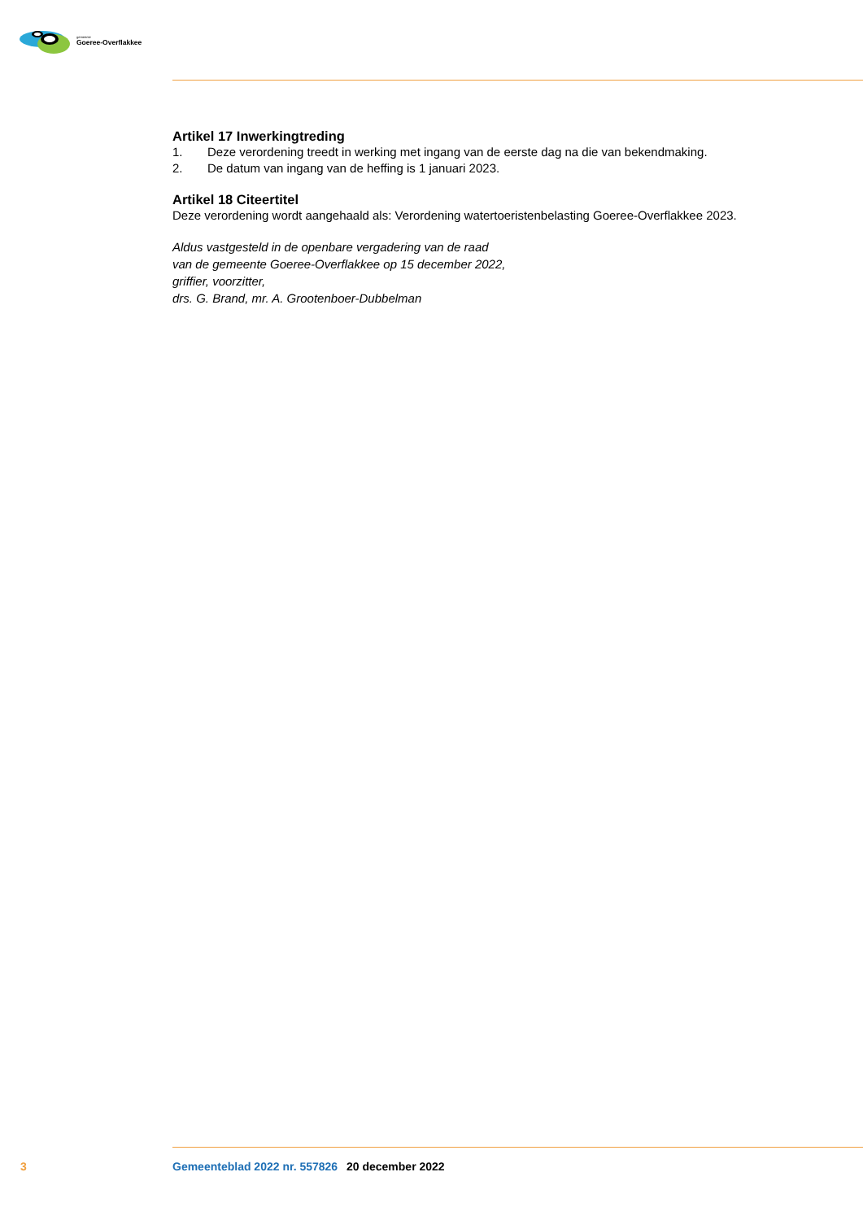gemeente
Goeree-Overflakkee
Artikel 17 Inwerkingtreding
1. Deze verordening treedt in werking met ingang van de eerste dag na die van bekendmaking.
2. De datum van ingang van de heffing is 1 januari 2023.
Artikel 18 Citeertitel
Deze verordening wordt aangehaald als: Verordening watertoeristenbelasting Goeree-Overflakkee 2023.
Aldus vastgesteld in de openbare vergadering van de raad
van de gemeente Goeree-Overflakkee op 15 december 2022,
griffier, voorzitter,
drs. G. Brand, mr. A. Grootenboer-Dubbelman
3 Gemeenteblad 2022 nr. 557826 20 december 2022